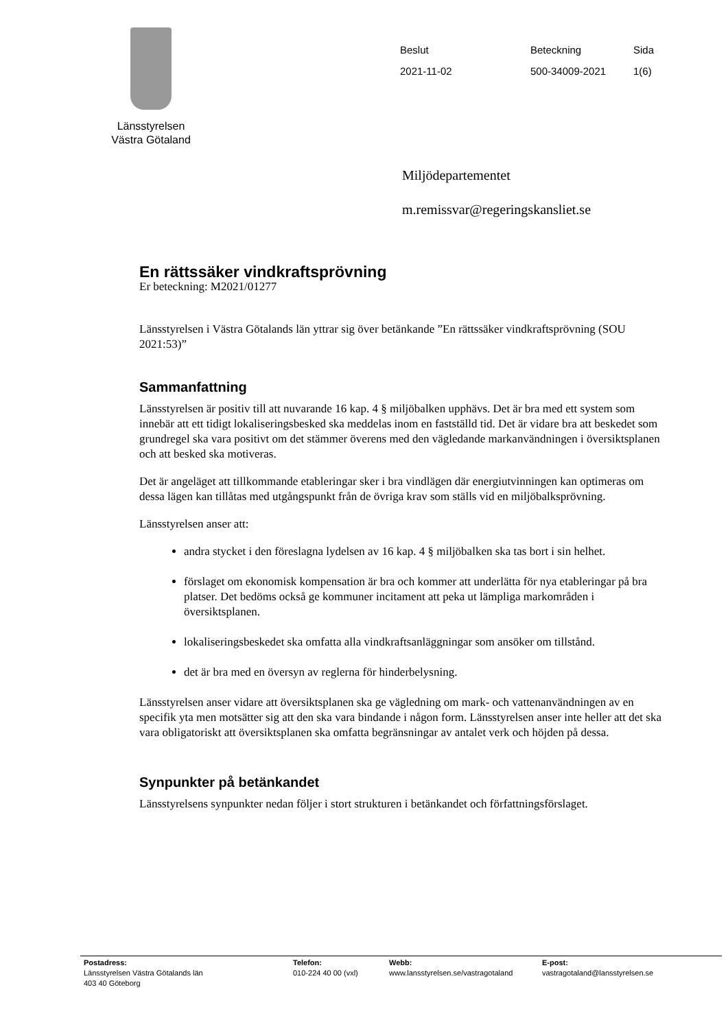Länsstyrelsen
Västra Götaland
| Beslut | Beteckning | Sida |
| 2021-11-02 | 500-34009-2021 | 1(6) |
Miljödepartementet
m.remissvar@regeringskansliet.se
En rättssäker vindkraftsprövning
Er beteckning: M2021/01277
Länsstyrelsen i Västra Götalands län yttrar sig över betänkande ”En rättssäker vindkraftsprövning (SOU 2021:53)”
Sammanfattning
Länsstyrelsen är positiv till att nuvarande 16 kap. 4 § miljöbalken upphävs. Det är bra med ett system som innebär att ett tidigt lokaliseringsbesked ska meddelas inom en fastställd tid. Det är vidare bra att beskedet som grundregel ska vara positivt om det stämmer överens med den vägledande markanvändningen i översiktsplanen och att besked ska motiveras.
Det är angeläget att tillkommande etableringar sker i bra vindlägen där energiutvinningen kan optimeras om dessa lägen kan tillåtas med utgångspunkt från de övriga krav som ställs vid en miljöbalksprövning.
Länsstyrelsen anser att:
andra stycket i den föreslagna lydelsen av 16 kap. 4 § miljöbalken ska tas bort i sin helhet.
förslaget om ekonomisk kompensation är bra och kommer att underlätta för nya etableringar på bra platser. Det bedöms också ge kommuner incitament att peka ut lämpliga markområden i översiktsplanen.
lokaliseringsbeskedet ska omfatta alla vindkraftsanläggningar som ansöker om tillstånd.
det är bra med en översyn av reglerna för hinderbelysning.
Länsstyrelsen anser vidare att översiktsplanen ska ge vägledning om mark- och vattenanvändningen av en specifik yta men motsätter sig att den ska vara bindande i någon form. Länsstyrelsen anser inte heller att det ska vara obligatoriskt att översiktsplanen ska omfatta begränsningar av antalet verk och höjden på dessa.
Synpunkter på betänkandet
Länsstyrelsens synpunkter nedan följer i stort strukturen i betänkandet och författningsförslaget.
Postadress:
Länsstyrelsen Västra Götalands län
403 40 Göteborg
Telefon:
010-224 40 00 (vxl)
Webb:
www.lansstyrelsen.se/vastragotaland
E-post:
vastragotaland@lansstyrelsen.se